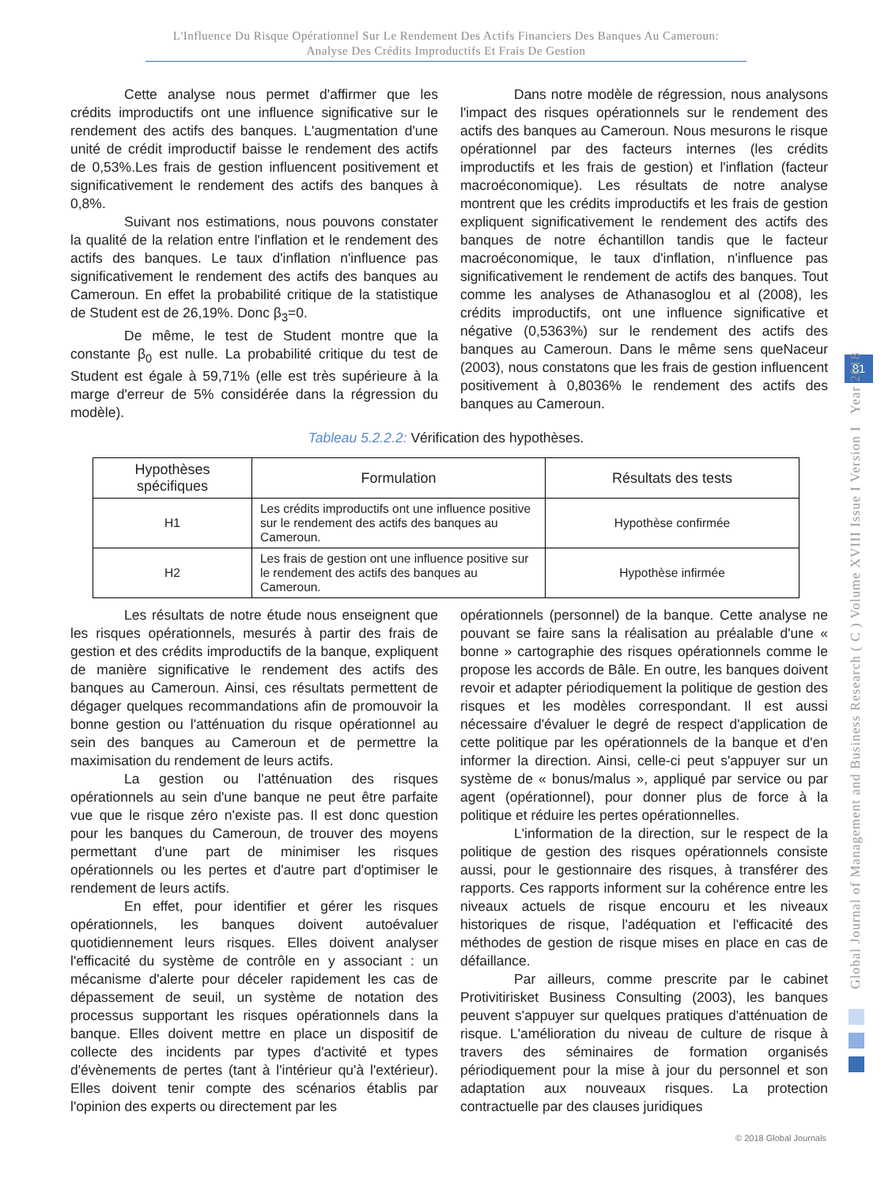L'Influence Du Risque Opérationnel Sur Le Rendement Des Actifs Financiers Des Banques Au Cameroun:
Analyse Des Crédits Improductifs Et Frais De Gestion
Cette analyse nous permet d'affirmer que les crédits improductifs ont une influence significative sur le rendement des actifs des banques. L'augmentation d'une unité de crédit improductif baisse le rendement des actifs de 0,53%.Les frais de gestion influencent positivement et significativement le rendement des actifs des banques à 0,8%.
Suivant nos estimations, nous pouvons constater la qualité de la relation entre l'inflation et le rendement des actifs des banques. Le taux d'inflation n'influence pas significativement le rendement des actifs des banques au Cameroun. En effet la probabilité critique de la statistique de Student est de 26,19%. Donc β<sub>3</sub>=0.
De même, le test de Student montre que la constante β<sub>0</sub> est nulle. La probabilité critique du test de Student est égale à 59,71% (elle est très supérieure à la marge d'erreur de 5% considérée dans la régression du modèle).
Dans notre modèle de régression, nous analysons l'impact des risques opérationnels sur le rendement des actifs des banques au Cameroun. Nous mesurons le risque opérationnel par des facteurs internes (les crédits improductifs et les frais de gestion) et l'inflation (facteur macroéconomique). Les résultats de notre analyse montrent que les crédits improductifs et les frais de gestion expliquent significativement le rendement des actifs des banques de notre échantillon tandis que le facteur macroéconomique, le taux d'inflation, n'influence pas significativement le rendement de actifs des banques. Tout comme les analyses de Athanasoglou et al (2008), les crédits improductifs, ont une influence significative et négative (0,5363%) sur le rendement des actifs des banques au Cameroun. Dans le même sens queNaceur (2003), nous constatons que les frais de gestion influencent positivement à 0,8036% le rendement des actifs des banques au Cameroun.
Tableau 5.2.2.2: Vérification des hypothèses.
| Hypothèses spécifiques | Formulation | Résultats des tests |
| --- | --- | --- |
| H1 | Les crédits improductifs ont une influence positive sur le rendement des actifs des banques au Cameroun. | Hypothèse confirmée |
| H2 | Les frais de gestion ont une influence positive sur le rendement des actifs des banques au Cameroun. | Hypothèse infirmée |
Les résultats de notre étude nous enseignent que les risques opérationnels, mesurés à partir des frais de gestion et des crédits improductifs de la banque, expliquent de manière significative le rendement des actifs des banques au Cameroun. Ainsi, ces résultats permettent de dégager quelques recommandations afin de promouvoir la bonne gestion ou l'atténuation du risque opérationnel au sein des banques au Cameroun et de permettre la maximisation du rendement de leurs actifs.
La gestion ou l'atténuation des risques opérationnels au sein d'une banque ne peut être parfaite vue que le risque zéro n'existe pas. Il est donc question pour les banques du Cameroun, de trouver des moyens permettant d'une part de minimiser les risques opérationnels ou les pertes et d'autre part d'optimiser le rendement de leurs actifs.
En effet, pour identifier et gérer les risques opérationnels, les banques doivent autoévaluer quotidiennement leurs risques. Elles doivent analyser l'efficacité du système de contrôle en y associant : un mécanisme d'alerte pour déceler rapidement les cas de dépassement de seuil, un système de notation des processus supportant les risques opérationnels dans la banque. Elles doivent mettre en place un dispositif de collecte des incidents par types d'activité et types d'évènements de pertes (tant à l'intérieur qu'à l'extérieur). Elles doivent tenir compte des scénarios établis par l'opinion des experts ou directement par les
opérationnels (personnel) de la banque. Cette analyse ne pouvant se faire sans la réalisation au préalable d'une « bonne » cartographie des risques opérationnels comme le propose les accords de Bâle. En outre, les banques doivent revoir et adapter périodiquement la politique de gestion des risques et les modèles correspondant. Il est aussi nécessaire d'évaluer le degré de respect d'application de cette politique par les opérationnels de la banque et d'en informer la direction. Ainsi, celle-ci peut s'appuyer sur un système de « bonus/malus », appliqué par service ou par agent (opérationnel), pour donner plus de force à la politique et réduire les pertes opérationnelles.
L'information de la direction, sur le respect de la politique de gestion des risques opérationnels consiste aussi, pour le gestionnaire des risques, à transférer des rapports. Ces rapports informent sur la cohérence entre les niveaux actuels de risque encouru et les niveaux historiques de risque, l'adéquation et l'efficacité des méthodes de gestion de risque mises en place en cas de défaillance.
Par ailleurs, comme prescrite par le cabinet Protivitirisket Business Consulting (2003), les banques peuvent s'appuyer sur quelques pratiques d'atténuation de risque. L'amélioration du niveau de culture de risque à travers des séminaires de formation organisés périodiquement pour la mise à jour du personnel et son adaptation aux nouveaux risques. La protection contractuelle par des clauses juridiques
81
Global Journal of Management and Business Research ( C ) Volume XVIII Issue I Version I Year 2018
© 2018 Global Journals